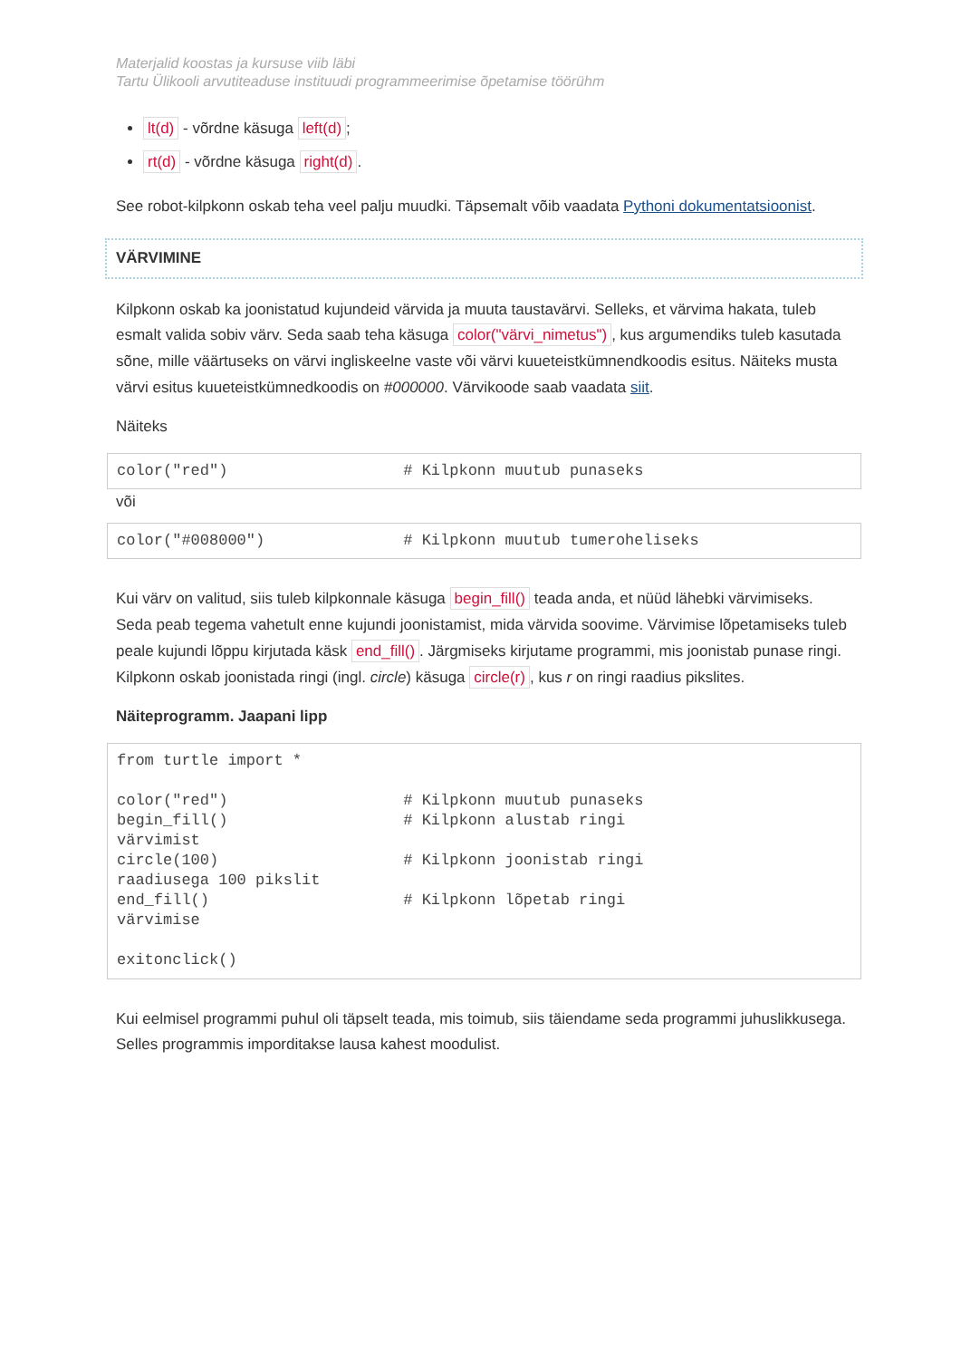Materjalid koostas ja kursuse viib läbi
Tartu Ülikooli arvutiteaduse instituudi programmeerimise õpetamise töörühm
lt(d) - võrdne käsuga left(d);
rt(d) - võrdne käsuga right(d).
See robot-kilpkonn oskab teha veel palju muudki. Täpsemalt võib vaadata Pythoni dokumentatsioonist.
VÄRVIMINE
Kilpkonn oskab ka joonistatud kujundeid värvida ja muuta taustavärvi. Selleks, et värvima hakata, tuleb esmalt valida sobiv värv. Seda saab teha käsuga color("värvi_nimetus"), kus argumendiks tuleb kasutada sõne, mille väärtuseks on värvi ingliskeelne vaste või värvi kuueteistkümnendkoodis esitus. Näiteks musta värvi esitus kuueteistkümnedkoodis on #000000. Värvikoode saab vaadata siit.
Näiteks
color("red")                   # Kilpkonn muutub punaseks
või
color("#008000")               # Kilpkonn muutub tumeroheliseks
Kui värv on valitud, siis tuleb kilpkonnale käsuga begin_fill() teada anda, et nüüd lähebki värvimiseks. Seda peab tegema vahetult enne kujundi joonistamist, mida värvida soovime. Värvimise lõpetamiseks tuleb peale kujundi lõppu kirjutada käsk end_fill(). Järgmiseks kirjutame programmi, mis joonistab punase ringi. Kilpkonn oskab joonistada ringi (ingl. circle) käsuga circle(r), kus r on ringi raadius pikslites.
Näiteprogramm. Jaapani lipp
from turtle import *

color("red")                   # Kilpkonn muutub punaseks
begin_fill()                   # Kilpkonn alustab ringi
värvimist
circle(100)                    # Kilpkonn joonistab ringi
raadiusega 100 pikslit
end_fill()                     # Kilpkonn lõpetab ringi
värvimise

exitonclick()
Kui eelmisel programmi puhul oli täpselt teada, mis toimub, siis täiendame seda programmi juhuslikkusega. Selles programmis imporditakse lausa kahest moodulist.